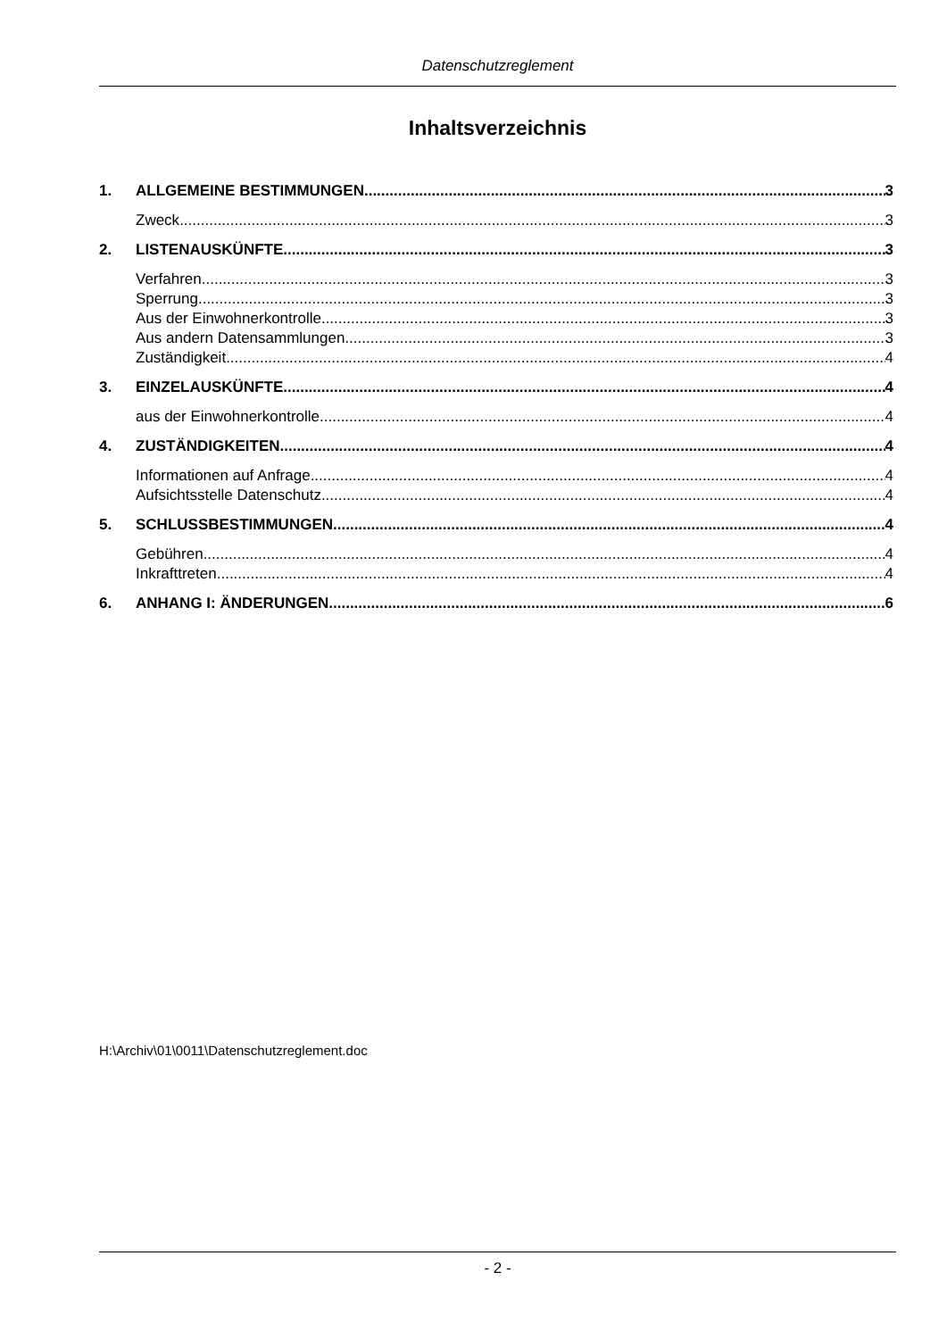Datenschutzreglement
Inhaltsverzeichnis
1. ALLGEMEINE BESTIMMUNGEN 3
Zweck 3
2. LISTENAUSKÜNFTE 3
Verfahren 3
Sperrung 3
Aus der Einwohnerkontrolle 3
Aus andern Datensammlungen 3
Zuständigkeit 4
3. EINZELAUSKÜNFTE 4
aus der Einwohnerkontrolle 4
4. ZUSTÄNDIGKEITEN 4
Informationen auf Anfrage 4
Aufsichtsstelle Datenschutz 4
5. SCHLUSSBESTIMMUNGEN 4
Gebühren 4
Inkrafttreten 4
6. ANHANG I: ÄNDERUNGEN 6
H:\Archiv\01\0011\Datenschutzreglement.doc
- 2 -